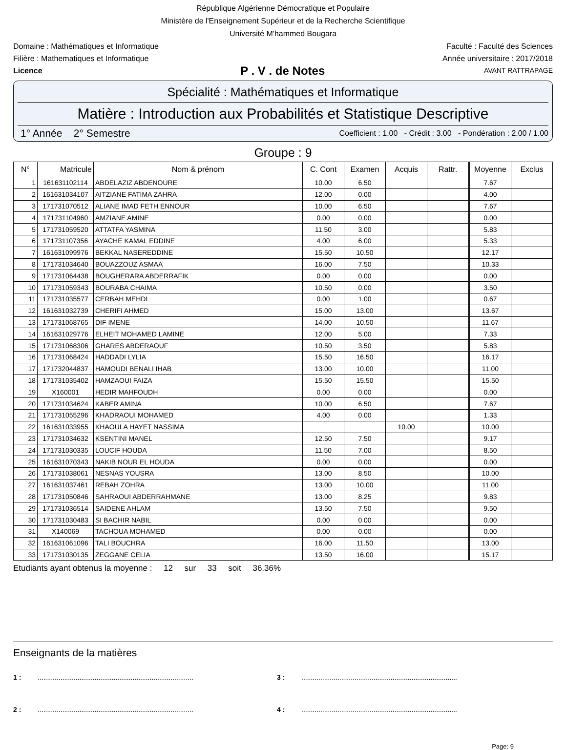République Algérienne Démocratique et Populaire
Ministère de l'Enseignement Supérieur et de la Recherche Scientifique
Université M'hammed Bougara
Domaine : Mathématiques et Informatique Faculté : Faculté des Sciences
Filière : Mathematiques et Informatique Année universitaire : 2017/2018
Licence P . V . de Notes AVANT RATTRAPAGE
Spécialité : Mathématiques et Informatique
Matière : Introduction aux Probabilités et Statistique Descriptive
1° Année 2° Semestre Coefficient : 1.00 - Crédit : 3.00 - Pondération : 2.00 / 1.00
Groupe : 9
| N° | Matricule | Nom & prénom | C. Cont | Examen | Acquis | Rattr. | Moyenne | Exclus |
| --- | --- | --- | --- | --- | --- | --- | --- | --- |
| 1 | 161631102114 | ABDELAZIZ ABDENOURE | 10.00 | 6.50 | | | 7.67 | |
| 2 | 161631034107 | AITZIANE FATIMA ZAHRA | 12.00 | 0.00 | | | 4.00 | |
| 3 | 171731070512 | ALIANE IMAD FETH ENNOUR | 10.00 | 6.50 | | | 7.67 | |
| 4 | 171731104960 | AMZIANE AMINE | 0.00 | 0.00 | | | 0.00 | |
| 5 | 171731059520 | ATTATFA YASMINA | 11.50 | 3.00 | | | 5.83 | |
| 6 | 171731107356 | AYACHE KAMAL EDDINE | 4.00 | 6.00 | | | 5.33 | |
| 7 | 161631099976 | BEKKAL NASEREDDINE | 15.50 | 10.50 | | | 12.17 | |
| 8 | 171731034640 | BOUAZZOUZ ASMAA | 16.00 | 7.50 | | | 10.33 | |
| 9 | 171731064438 | BOUGHERARA ABDERRAFIK | 0.00 | 0.00 | | | 0.00 | |
| 10 | 171731059343 | BOURABA CHAIMA | 10.50 | 0.00 | | | 3.50 | |
| 11 | 171731035577 | CERBAH MEHDI | 0.00 | 1.00 | | | 0.67 | |
| 12 | 161631032739 | CHERIFI AHMED | 15.00 | 13.00 | | | 13.67 | |
| 13 | 171731068765 | DIF IMENE | 14.00 | 10.50 | | | 11.67 | |
| 14 | 161631029776 | ELHEIT MOHAMED LAMINE | 12.00 | 5.00 | | | 7.33 | |
| 15 | 171731068306 | GHARES ABDERAOUF | 10.50 | 3.50 | | | 5.83 | |
| 16 | 171731068424 | HADDADI LYLIA | 15.50 | 16.50 | | | 16.17 | |
| 17 | 171732044837 | HAMOUDI BENALI IHAB | 13.00 | 10.00 | | | 11.00 | |
| 18 | 171731035402 | HAMZAOUI FAIZA | 15.50 | 15.50 | | | 15.50 | |
| 19 | X160001 | HEDIR MAHFOUDH | 0.00 | 0.00 | | | 0.00 | |
| 20 | 171731034624 | KABER AMINA | 10.00 | 6.50 | | | 7.67 | |
| 21 | 171731055296 | KHADRAOUI MOHAMED | 4.00 | 0.00 | | | 1.33 | |
| 22 | 161631033955 | KHAOULA HAYET NASSIMA | | | 10.00 | | 10.00 | |
| 23 | 171731034632 | KSENTINI MANEL | 12.50 | 7.50 | | | 9.17 | |
| 24 | 171731030335 | LOUCIF HOUDA | 11.50 | 7.00 | | | 8.50 | |
| 25 | 161631070343 | NAKIB NOUR EL HOUDA | 0.00 | 0.00 | | | 0.00 | |
| 26 | 171731038061 | NESNAS YOUSRA | 13.00 | 8.50 | | | 10.00 | |
| 27 | 161631037461 | REBAH ZOHRA | 13.00 | 10.00 | | | 11.00 | |
| 28 | 171731050846 | SAHRAOUI ABDERRAHMANE | 13.00 | 8.25 | | | 9.83 | |
| 29 | 171731036514 | SAIDENE AHLAM | 13.50 | 7.50 | | | 9.50 | |
| 30 | 171731030483 | SI BACHIR NABIL | 0.00 | 0.00 | | | 0.00 | |
| 31 | X140069 | TACHOUA MOHAMED | 0.00 | 0.00 | | | 0.00 | |
| 32 | 161631061096 | TALI BOUCHRA | 16.00 | 11.50 | | | 13.00 | |
| 33 | 171731030135 | ZEGGANE CELIA | 13.50 | 16.00 | | | 15.17 | |
Etudiants ayant obtenus la moyenne : 12 sur 33 soit 36.36%
Enseignants de la matières
1 :.................................................................................. 3 :..................................................................................
2 :.................................................................................. 4 :..................................................................................
Page: 9